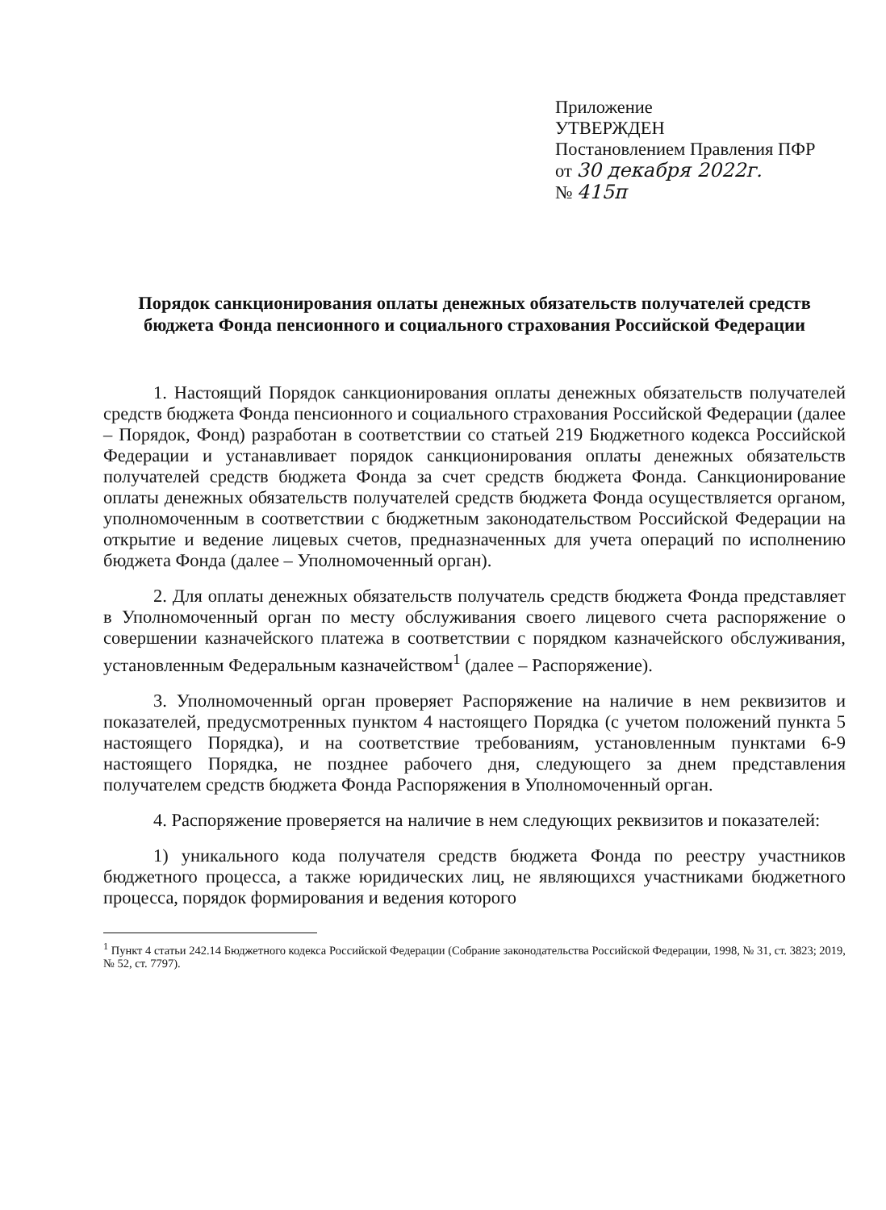Приложение
УТВЕРЖДЕН
Постановлением Правления ПФР
от 30 декабря 2022г.
№ 415п
Порядок санкционирования оплаты денежных обязательств получателей средств бюджета Фонда пенсионного и социального страхования Российской Федерации
1. Настоящий Порядок санкционирования оплаты денежных обязательств получателей средств бюджета Фонда пенсионного и социального страхования Российской Федерации (далее – Порядок, Фонд) разработан в соответствии со статьей 219 Бюджетного кодекса Российской Федерации и устанавливает порядок санкционирования оплаты денежных обязательств получателей средств бюджета Фонда за счет средств бюджета Фонда. Санкционирование оплаты денежных обязательств получателей средств бюджета Фонда осуществляется органом, уполномоченным в соответствии с бюджетным законодательством Российской Федерации на открытие и ведение лицевых счетов, предназначенных для учета операций по исполнению бюджета Фонда (далее – Уполномоченный орган).
2. Для оплаты денежных обязательств получатель средств бюджета Фонда представляет в Уполномоченный орган по месту обслуживания своего лицевого счета распоряжение о совершении казначейского платежа в соответствии с порядком казначейского обслуживания, установленным Федеральным казначейством<sup>1</sup> (далее – Распоряжение).
3. Уполномоченный орган проверяет Распоряжение на наличие в нем реквизитов и показателей, предусмотренных пунктом 4 настоящего Порядка (с учетом положений пункта 5 настоящего Порядка), и на соответствие требованиям, установленным пунктами 6-9 настоящего Порядка, не позднее рабочего дня, следующего за днем представления получателем средств бюджета Фонда Распоряжения в Уполномоченный орган.
4. Распоряжение проверяется на наличие в нем следующих реквизитов и показателей:
1) уникального кода получателя средств бюджета Фонда по реестру участников бюджетного процесса, а также юридических лиц, не являющихся участниками бюджетного процесса, порядок формирования и ведения которого
<sup>1</sup> Пункт 4 статьи 242.14 Бюджетного кодекса Российской Федерации (Собрание законодательства Российской Федерации, 1998, № 31, ст. 3823; 2019, № 52, ст. 7797).